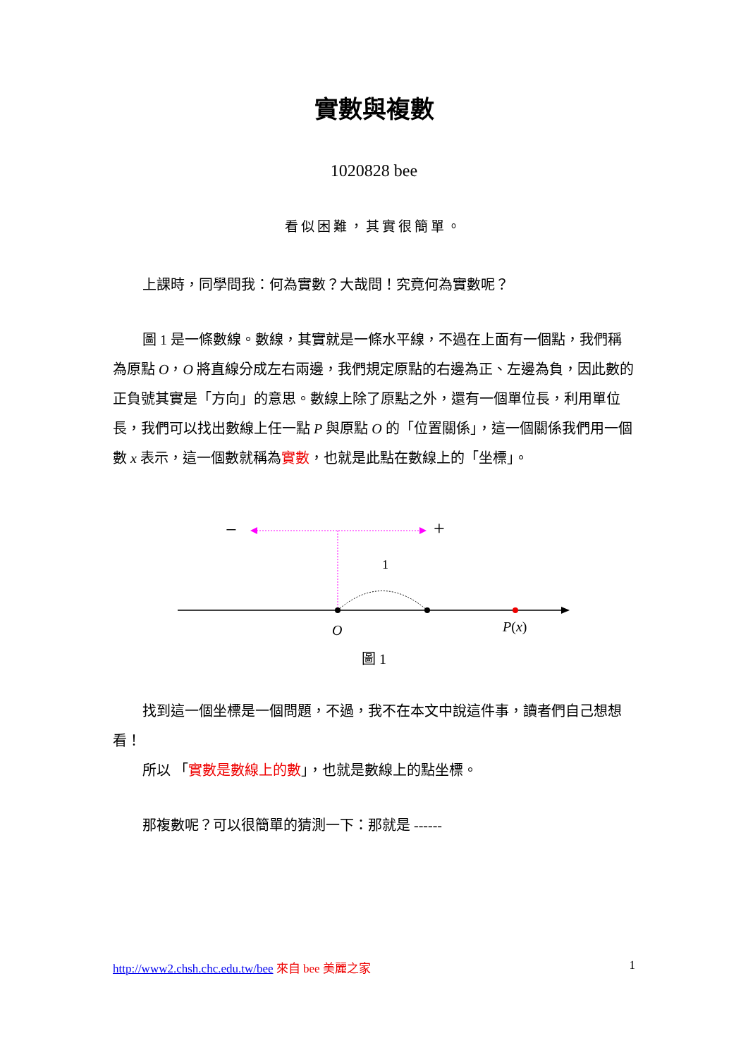實數與複數
1020828 bee
看似困難，其實很簡單。
上課時，同學問我：何為實數？大哉問！究竟何為實數呢？
圖 1 是一條數線。數線，其實就是一條水平線，不過在上面有一個點，我們稱為原點 O，O 將直線分成左右兩邊，我們規定原點的右邊為正、左邊為負，因此數的正負號其實是「方向」的意思。數線上除了原點之外，還有一個單位長，利用單位長，我們可以找出數線上任一點 P 與原點 O 的「位置關係」，這一個關係我們用一個數 x 表示，這一個數就稱為實數，也就是此點在數線上的「坐標」。
−
+
1
O
P(x)
圖 1
找到這一個坐標是一個問題，不過，我不在本文中說這件事，讀者們自己想想看！
所以 「實數是數線上的數」，也就是數線上的點坐標。
那複數呢？可以很簡單的猜測一下：那就是 ------
http://www2.chsh.chc.edu.tw/bee 來自 bee 美麗之家 1